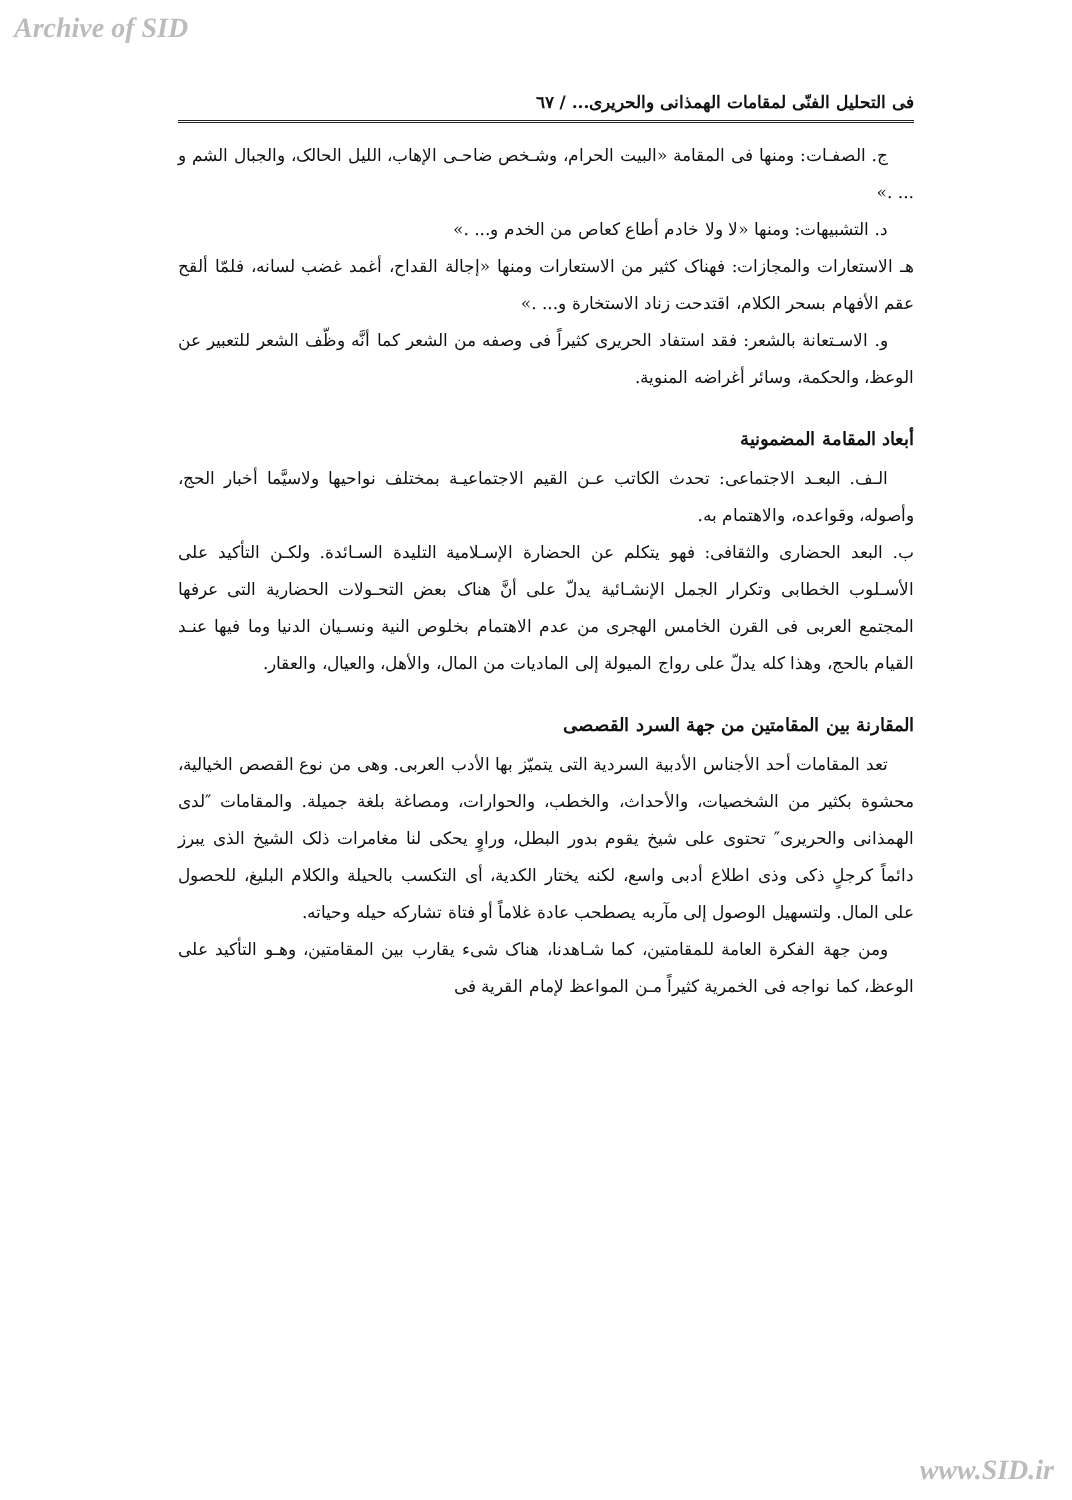Archive of SID
فى التحليل الفنّى لمقامات الهمذانى والحريرى... / ٦٧
ج. الصفـات: ومنها فى المقامة «البيت الحرام، وشـخص ضاحـى الإهاب، الليل الحالک، والجبال الشم و ... .»
د. التشبيهات: ومنها «لا ولا خادم أطاع كعاص من الخدم و... .»
هـ الاستعارات والمجازات: فهناک كثير من الاستعارات ومنها «إجالة القداح، أغمد غضب لسانه، فلمّا ألقح عقم الأفهام بسحر الكلام، اقتدحت زناد الاستخارة و... .»
و. الاسـتعانة بالشعر: فقد استفاد الحريرى كثيراً فى وصفه من الشعر كما أنَّه وظّف الشعر للتعبير عن الوعظ، والحكمة، وسائر أغراضه المنوية.
أبعاد المقامة المضمونية
الـف. البعـد الاجتماعى: تحدث الكاتب عـن القيم الاجتماعيـة بمختلف نواحيها ولاسيَّما أخبار الحج، وأصوله، وقواعده، والاهتمام به.
ب. البعد الحضارى والثقافى: فهو يتكلم عن الحضارة الإسـلامية التليدة السـائدة. ولكـن التأكيد على الأسـلوب الخطابى وتكرار الجمل الإنشـائية يدلّ على أنَّ هناک بعض التحـولات الحضارية التى عرفها المجتمع العربى فى القرن الخامس الهجرى من عدم الاهتمام بخلوص النية ونسـيان الدنيا وما فيها عنـد القيام بالحج، وهذا كله يدلّ على رواج الميولة إلى الماديات من المال، والأهل، والعيال، والعقار.
المقارنة بين المقامتين من جهة السرد القصصى
تعد المقامات أحد الأجناس الأدبية السردية التى يتميّز بها الأدب العربى. وهى من نوع القصص الخيالية، محشوة بكثير من الشخصيات، والأحداث، والخطب، والحوارات، ومصاغة بلغة جميلة. والمقامات ″لدى الهمذانى والحريرى″ تحتوى على شيخ يقوم بدور البطل، وراوٍ يحكى لنا مغامرات ذلک الشيخ الذى يبرز دائماً كرجلٍ ذكى وذى اطلاع أدبى واسع، لكنه يختار الكدية، أى التكسب بالحيلة والكلام البليغ، للحصول على المال. ولتسهيل الوصول إلى مآربه يصطحب عادة غلاماً أو فتاة تشاركه حيله وحياته.
ومن جهة الفكرة العامة للمقامتين، كما شـاهدنا، هناک شىء يقارب بين المقامتين، وهـو التأكيد على الوعظ، كما نواجه فى الخمرية كثيراً مـن المواعظ لإمام القرية فى
www.SID.ir